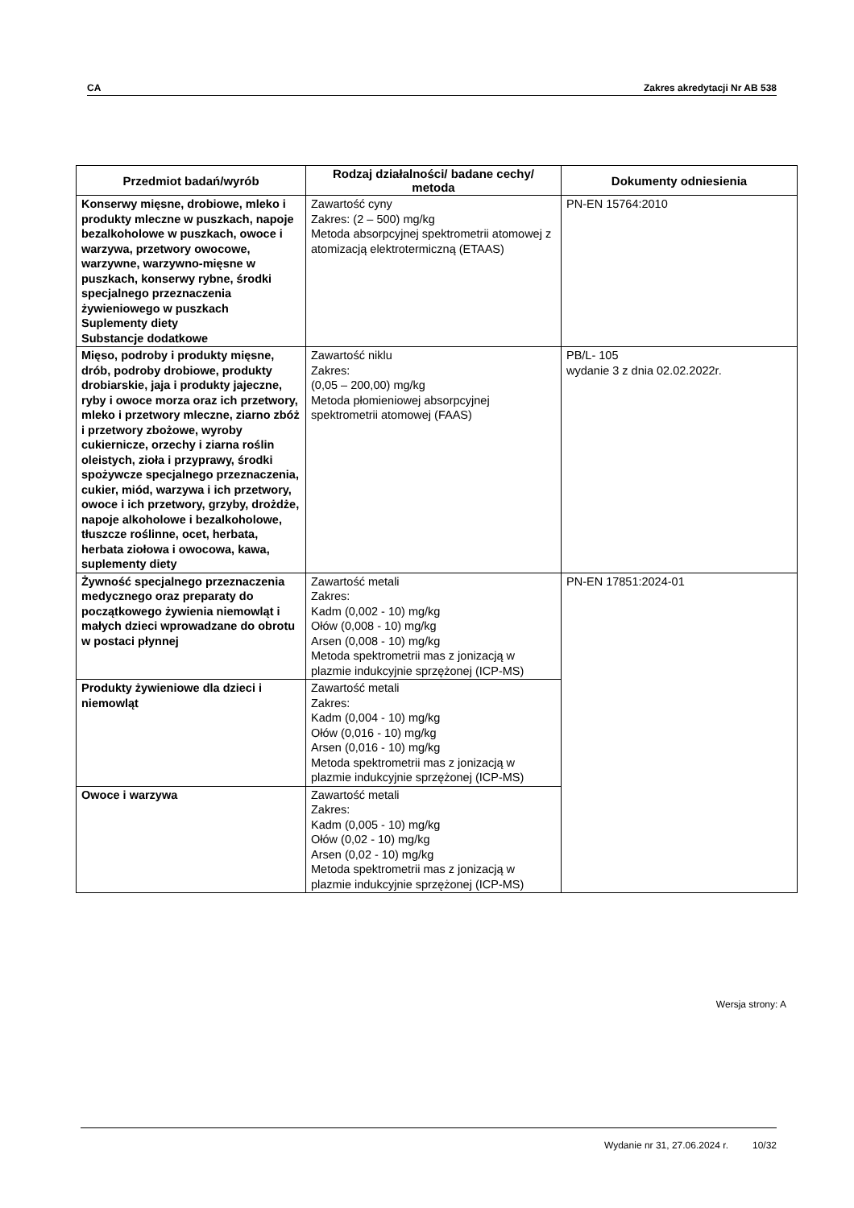CA Zakres akredytacji Nr AB 538
| Przedmiot badań/wyrób | Rodzaj działalności/ badane cechy/ metoda | Dokumenty odniesienia |
| --- | --- | --- |
| Konserwy mięsne, drobiowe, mleko i produkty mleczne w puszkach, napoje bezalkoholowe w puszkach, owoce i warzywa, przetwory owocowe, warzywne, warzywno-mięsne w puszkach, konserwy rybne, środki specjalnego przeznaczenia żywieniowego w puszkach Suplementy diety Substancje dodatkowe | Zawartość cyny Zakres: (2 – 500) mg/kg Metoda absorpcyjnej spektrometrii atomowej z atomizacją elektrotermiczną (ETAAS) | PN-EN 15764:2010 |
| Mięso, podroby i produkty mięsne, drób, podroby drobiowe, produkty drobiarskie, jaja i produkty jajeczne, ryby i owoce morza oraz ich przetwory, mleko i przetwory mleczne, ziarno zbóż i przetwory zbożowe, wyroby cukiernicze, orzechy i ziarna roślin oleistych, zioła i przyprawy, środki spożywcze specjalnego przeznaczenia, cukier, miód, warzywa i ich przetwory, owoce i ich przetwory, grzyby, drożdże, napoje alkoholowe i bezalkoholowe, tłuszcze roślinne, ocet, herbata, herbata ziołowa i owocowa, kawa, suplementy diety | Zawartość niklu Zakres: (0,05 – 200,00) mg/kg Metoda płomieniowej absorpcyjnej spektrometrii atomowej (FAAS) | PB/L- 105 wydanie 3 z dnia 02.02.2022r. |
| Żywność specjalnego przeznaczenia medycznego oraz preparaty do początkowego żywienia niemowląt i małych dzieci wprowadzane do obrotu w postaci płynnej | Zawartość metali Zakres: Kadm (0,002 - 10) mg/kg Ołów (0,008 - 10) mg/kg Arsen (0,008 - 10) mg/kg Metoda spektrometrii mas z jonizacją w plazmie indukcyjnie sprzężonej (ICP-MS) | PN-EN 17851:2024-01 |
| Produkty żywieniowe dla dzieci i niemowląt | Zawartość metali Zakres: Kadm (0,004 - 10) mg/kg Ołów (0,016 - 10) mg/kg Arsen (0,016 - 10) mg/kg Metoda spektrometrii mas z jonizacją w plazmie indukcyjnie sprzężonej (ICP-MS) | |
| Owoce i warzywa | Zawartość metali Zakres: Kadm (0,005 - 10) mg/kg Ołów (0,02 - 10) mg/kg Arsen (0,02 - 10) mg/kg Metoda spektrometrii mas z jonizacją w plazmie indukcyjnie sprzężonej (ICP-MS) | |
Wersja strony: A
Wydanie nr 31, 27.06.2024 r. 10/32